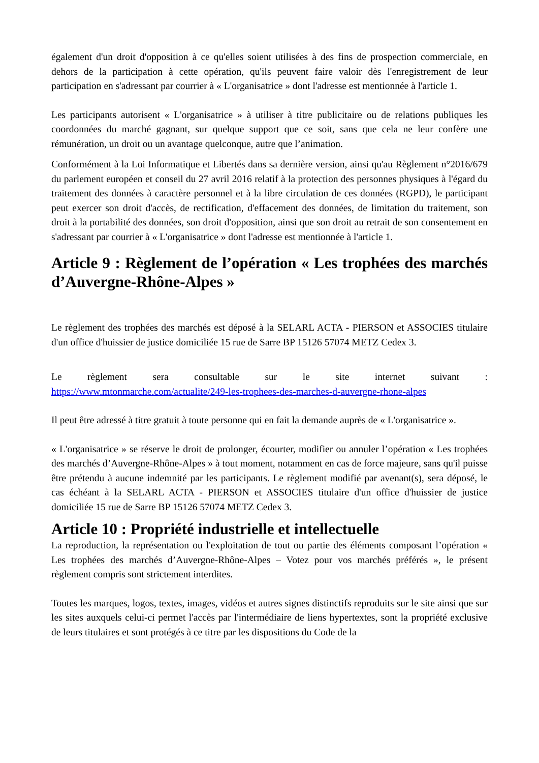également d'un droit d'opposition à ce qu'elles soient utilisées à des fins de prospection commerciale, en dehors de la participation à cette opération, qu'ils peuvent faire valoir dès l'enregistrement de leur participation en s'adressant par courrier à « L'organisatrice » dont l'adresse est mentionnée à l'article 1.
Les participants autorisent « L'organisatrice » à utiliser à titre publicitaire ou de relations publiques les coordonnées du marché gagnant, sur quelque support que ce soit, sans que cela ne leur confère une rémunération, un droit ou un avantage quelconque, autre que l’animation.
Conformément à la Loi Informatique et Libertés dans sa dernière version, ainsi qu'au Règlement n°2016/679 du parlement européen et conseil du 27 avril 2016 relatif à la protection des personnes physiques à l'égard du traitement des données à caractère personnel et à la libre circulation de ces données (RGPD), le participant peut exercer son droit d'accès, de rectification, d'effacement des données, de limitation du traitement, son droit à la portabilité des données, son droit d'opposition, ainsi que son droit au retrait de son consentement en s'adressant par courrier à « L'organisatrice » dont l'adresse est mentionnée à l'article 1.
Article 9 : Règlement de l’opération « Les trophées des marchés d’Auvergne-Rhône-Alpes »
Le règlement des trophées des marchés est déposé à la SELARL ACTA - PIERSON et ASSOCIES titulaire d'un office d'huissier de justice domiciliée 15 rue de Sarre BP 15126 57074 METZ Cedex 3.
Le règlement sera consultable sur le site internet suivant :
https://www.mtonmarche.com/actualite/249-les-trophees-des-marches-d-auvergne-rhone-alpes
Il peut être adressé à titre gratuit à toute personne qui en fait la demande auprès de « L'organisatrice ».
« L'organisatrice » se réserve le droit de prolonger, écourter, modifier ou annuler l’opération « Les trophées des marchés d’Auvergne-Rhône-Alpes » à tout moment, notamment en cas de force majeure, sans qu'il puisse être prétendu à aucune indemnité par les participants. Le règlement modifié par avenant(s), sera déposé, le cas échéant à la SELARL ACTA - PIERSON et ASSOCIES titulaire d'un office d'huissier de justice domiciliée 15 rue de Sarre BP 15126 57074 METZ Cedex 3.
Article 10 : Propriété industrielle et intellectuelle
La reproduction, la représentation ou l'exploitation de tout ou partie des éléments composant l’opération « Les trophées des marchés d’Auvergne-Rhône-Alpes – Votez pour vos marchés préférés », le présent règlement compris sont strictement interdites.
Toutes les marques, logos, textes, images, vidéos et autres signes distinctifs reproduits sur le site ainsi que sur les sites auxquels celui-ci permet l'accès par l'intermédiaire de liens hypertextes, sont la propriété exclusive de leurs titulaires et sont protégés à ce titre par les dispositions du Code de la